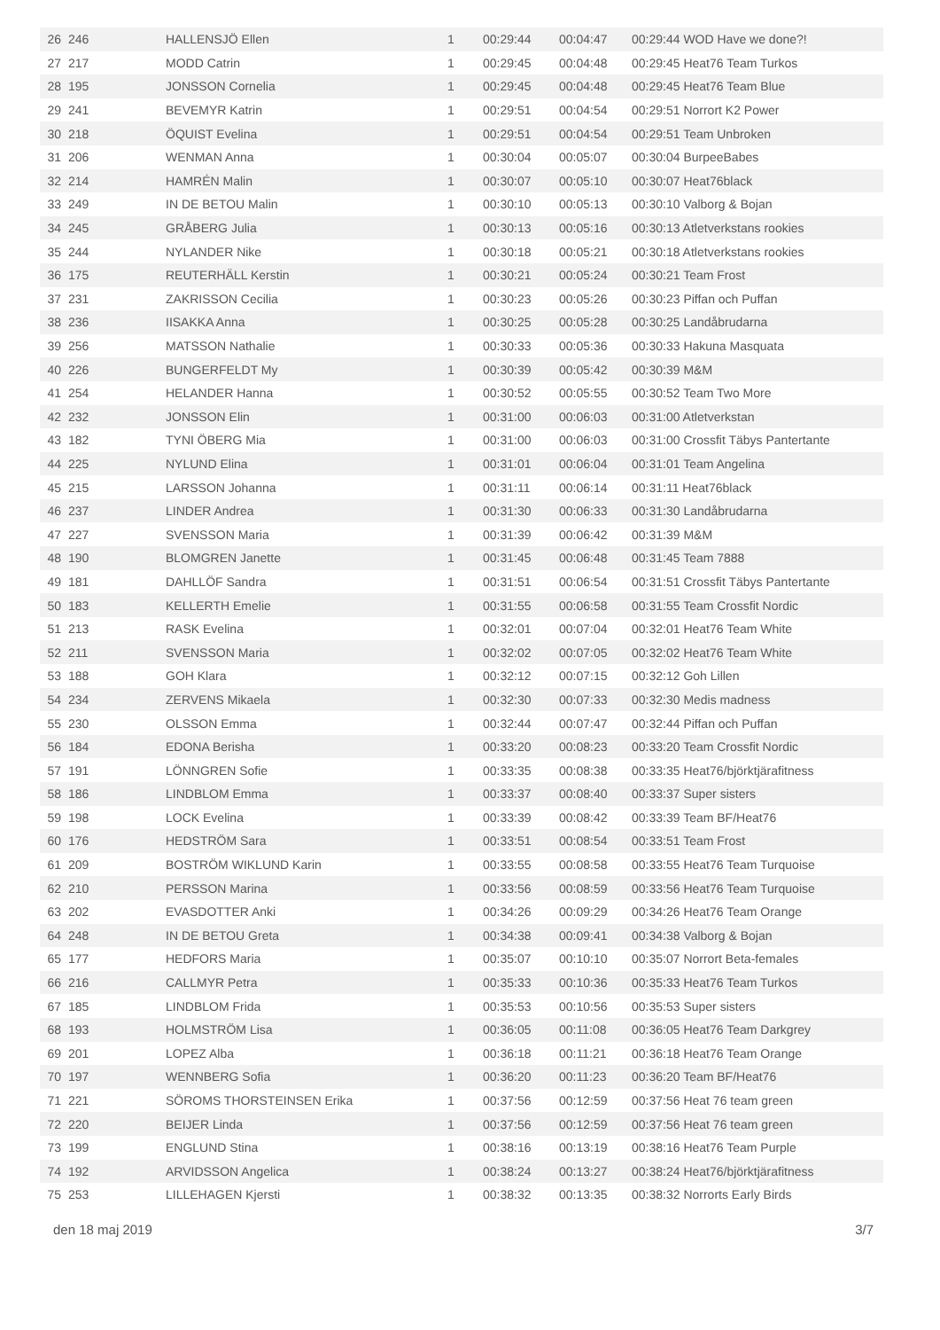| 26 | 246 | HALLENSJÖ Ellen | 1 | 00:29:44 | 00:04:47 | 00:29:44 WOD Have we done?! |
| 27 | 217 | MODD Catrin | 1 | 00:29:45 | 00:04:48 | 00:29:45 Heat76 Team Turkos |
| 28 | 195 | JONSSON Cornelia | 1 | 00:29:45 | 00:04:48 | 00:29:45 Heat76 Team Blue |
| 29 | 241 | BEVEMYR Katrin | 1 | 00:29:51 | 00:04:54 | 00:29:51 Norrort K2 Power |
| 30 | 218 | ÖQUIST Evelina | 1 | 00:29:51 | 00:04:54 | 00:29:51 Team Unbroken |
| 31 | 206 | WENMAN Anna | 1 | 00:30:04 | 00:05:07 | 00:30:04 BurpeeBabes |
| 32 | 214 | HAMRÉN Malin | 1 | 00:30:07 | 00:05:10 | 00:30:07 Heat76black |
| 33 | 249 | IN DE BETOU Malin | 1 | 00:30:10 | 00:05:13 | 00:30:10 Valborg & Bojan |
| 34 | 245 | GRÅBERG Julia | 1 | 00:30:13 | 00:05:16 | 00:30:13 Atletverkstans rookies |
| 35 | 244 | NYLANDER Nike | 1 | 00:30:18 | 00:05:21 | 00:30:18 Atletverkstans rookies |
| 36 | 175 | REUTERHÄLL Kerstin | 1 | 00:30:21 | 00:05:24 | 00:30:21 Team Frost |
| 37 | 231 | ZAKRISSON Cecilia | 1 | 00:30:23 | 00:05:26 | 00:30:23 Piffan och Puffan |
| 38 | 236 | IISAKKA Anna | 1 | 00:30:25 | 00:05:28 | 00:30:25 Landåbrudarna |
| 39 | 256 | MATSSON Nathalie | 1 | 00:30:33 | 00:05:36 | 00:30:33 Hakuna Masquata |
| 40 | 226 | BUNGERFELDT My | 1 | 00:30:39 | 00:05:42 | 00:30:39 M&M |
| 41 | 254 | HELANDER Hanna | 1 | 00:30:52 | 00:05:55 | 00:30:52 Team Two More |
| 42 | 232 | JONSSON Elin | 1 | 00:31:00 | 00:06:03 | 00:31:00 Atletverkstan |
| 43 | 182 | TYNI ÖBERG Mia | 1 | 00:31:00 | 00:06:03 | 00:31:00 Crossfit Täbys Pantertante |
| 44 | 225 | NYLUND Elina | 1 | 00:31:01 | 00:06:04 | 00:31:01 Team Angelina |
| 45 | 215 | LARSSON Johanna | 1 | 00:31:11 | 00:06:14 | 00:31:11 Heat76black |
| 46 | 237 | LINDER Andrea | 1 | 00:31:30 | 00:06:33 | 00:31:30 Landåbrudarna |
| 47 | 227 | SVENSSON Maria | 1 | 00:31:39 | 00:06:42 | 00:31:39 M&M |
| 48 | 190 | BLOMGREN Janette | 1 | 00:31:45 | 00:06:48 | 00:31:45 Team 7888 |
| 49 | 181 | DAHLLÖF Sandra | 1 | 00:31:51 | 00:06:54 | 00:31:51 Crossfit Täbys Pantertante |
| 50 | 183 | KELLERTH Emelie | 1 | 00:31:55 | 00:06:58 | 00:31:55 Team Crossfit Nordic |
| 51 | 213 | RASK Evelina | 1 | 00:32:01 | 00:07:04 | 00:32:01 Heat76 Team White |
| 52 | 211 | SVENSSON Maria | 1 | 00:32:02 | 00:07:05 | 00:32:02 Heat76 Team White |
| 53 | 188 | GOH Klara | 1 | 00:32:12 | 00:07:15 | 00:32:12 Goh Lillen |
| 54 | 234 | ZERVENS Mikaela | 1 | 00:32:30 | 00:07:33 | 00:32:30 Medis madness |
| 55 | 230 | OLSSON Emma | 1 | 00:32:44 | 00:07:47 | 00:32:44 Piffan och Puffan |
| 56 | 184 | EDONA Berisha | 1 | 00:33:20 | 00:08:23 | 00:33:20 Team Crossfit Nordic |
| 57 | 191 | LÖNNGREN Sofie | 1 | 00:33:35 | 00:08:38 | 00:33:35 Heat76/björktjärafitness |
| 58 | 186 | LINDBLOM Emma | 1 | 00:33:37 | 00:08:40 | 00:33:37 Super sisters |
| 59 | 198 | LOCK Evelina | 1 | 00:33:39 | 00:08:42 | 00:33:39 Team BF/Heat76 |
| 60 | 176 | HEDSTRÖM Sara | 1 | 00:33:51 | 00:08:54 | 00:33:51 Team Frost |
| 61 | 209 | BOSTRÖM WIKLUND Karin | 1 | 00:33:55 | 00:08:58 | 00:33:55 Heat76 Team Turquoise |
| 62 | 210 | PERSSON Marina | 1 | 00:33:56 | 00:08:59 | 00:33:56 Heat76 Team Turquoise |
| 63 | 202 | EVASDOTTER Anki | 1 | 00:34:26 | 00:09:29 | 00:34:26 Heat76 Team Orange |
| 64 | 248 | IN DE BETOU Greta | 1 | 00:34:38 | 00:09:41 | 00:34:38 Valborg & Bojan |
| 65 | 177 | HEDFORS Maria | 1 | 00:35:07 | 00:10:10 | 00:35:07 Norrort Beta-females |
| 66 | 216 | CALLMYR Petra | 1 | 00:35:33 | 00:10:36 | 00:35:33 Heat76 Team Turkos |
| 67 | 185 | LINDBLOM Frida | 1 | 00:35:53 | 00:10:56 | 00:35:53 Super sisters |
| 68 | 193 | HOLMSTRÖM Lisa | 1 | 00:36:05 | 00:11:08 | 00:36:05 Heat76 Team Darkgrey |
| 69 | 201 | LOPEZ Alba | 1 | 00:36:18 | 00:11:21 | 00:36:18 Heat76 Team Orange |
| 70 | 197 | WENNBERG Sofia | 1 | 00:36:20 | 00:11:23 | 00:36:20 Team BF/Heat76 |
| 71 | 221 | SÖROMS THORSTEINSEN Erika | 1 | 00:37:56 | 00:12:59 | 00:37:56 Heat 76 team green |
| 72 | 220 | BEIJER Linda | 1 | 00:37:56 | 00:12:59 | 00:37:56 Heat 76 team green |
| 73 | 199 | ENGLUND Stina | 1 | 00:38:16 | 00:13:19 | 00:38:16 Heat76 Team Purple |
| 74 | 192 | ARVIDSSON Angelica | 1 | 00:38:24 | 00:13:27 | 00:38:24 Heat76/björktjärafitness |
| 75 | 253 | LILLEHAGEN Kjersti | 1 | 00:38:32 | 00:13:35 | 00:38:32 Norrorts Early Birds |
den 18 maj 2019 3/7